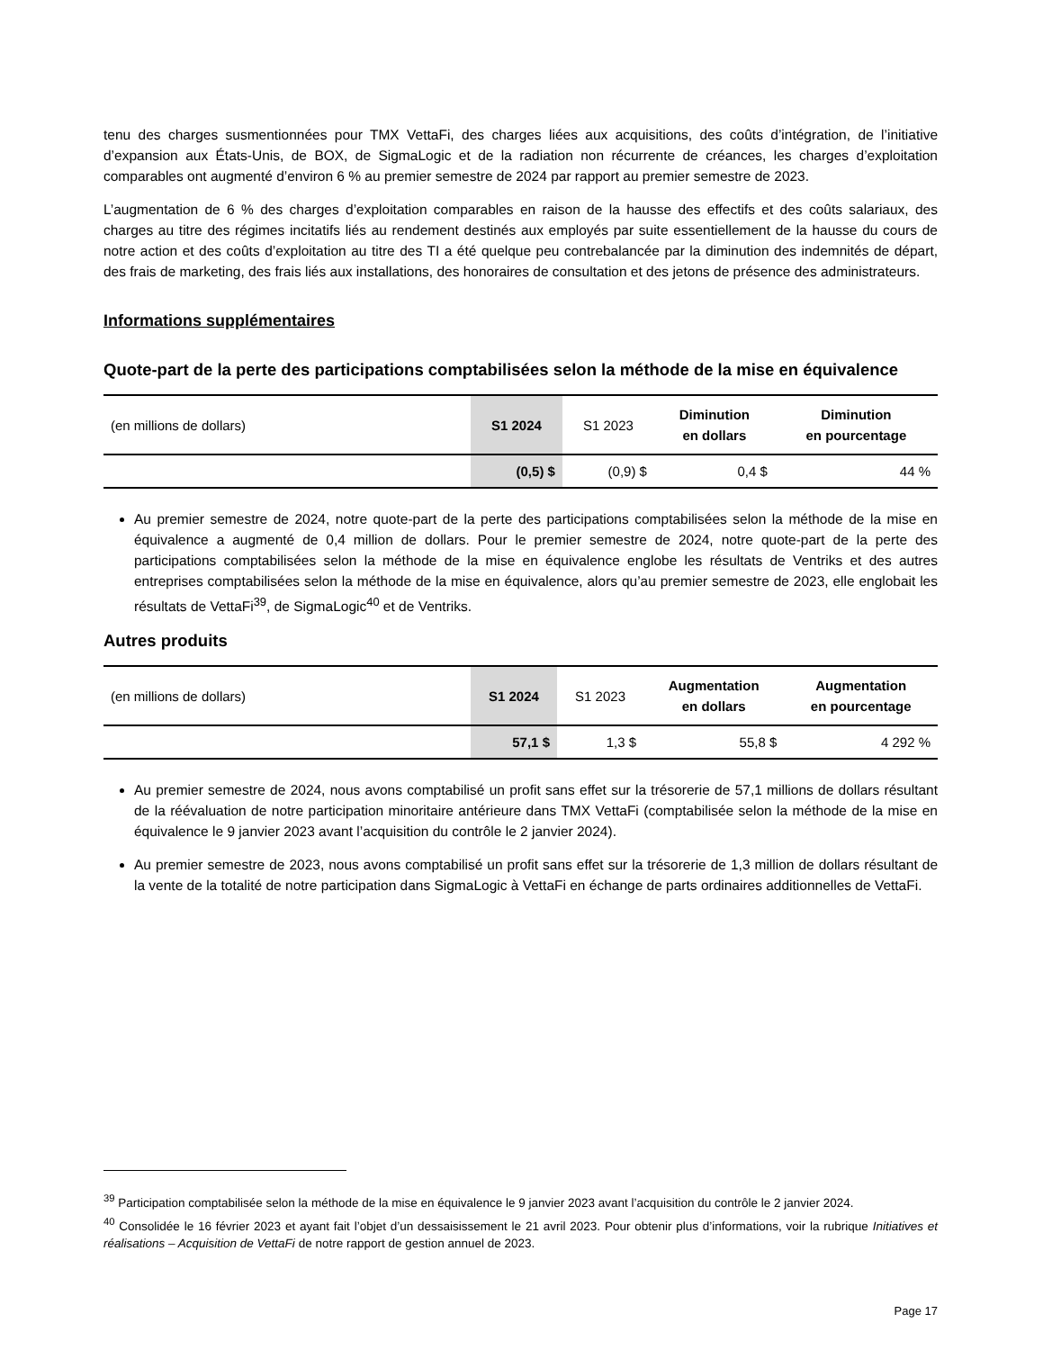tenu des charges susmentionnées pour TMX VettaFi, des charges liées aux acquisitions, des coûts d’intégration, de l’initiative d’expansion aux États-Unis, de BOX, de SigmaLogic et de la radiation non récurrente de créances, les charges d’exploitation comparables ont augmenté d’environ 6 % au premier semestre de 2024 par rapport au premier semestre de 2023.
L’augmentation de 6 % des charges d’exploitation comparables en raison de la hausse des effectifs et des coûts salariaux, des charges au titre des régimes incitatifs liés au rendement destinés aux employés par suite essentiellement de la hausse du cours de notre action et des coûts d’exploitation au titre des TI a été quelque peu contrebalancée par la diminution des indemnités de départ, des frais de marketing, des frais liés aux installations, des honoraires de consultation et des jetons de présence des administrateurs.
Informations supplémentaires
Quote-part de la perte des participations comptabilisées selon la méthode de la mise en équivalence
| (en millions de dollars) | S1 2024 | S1 2023 | Diminution en dollars | Diminution en pourcentage |
| --- | --- | --- | --- | --- |
| | (0,5) $ | (0,9) $ | 0,4 $ | 44 % |
Au premier semestre de 2024, notre quote-part de la perte des participations comptabilisées selon la méthode de la mise en équivalence a augmenté de 0,4 million de dollars. Pour le premier semestre de 2024, notre quote-part de la perte des participations comptabilisées selon la méthode de la mise en équivalence englobe les résultats de Ventriks et des autres entreprises comptabilisées selon la méthode de la mise en équivalence, alors qu’au premier semestre de 2023, elle englobait les résultats de VettaFi<sup>39</sup>, de SigmaLogic<sup>40</sup> et de Ventriks.
Autres produits
| (en millions de dollars) | S1 2024 | S1 2023 | Augmentation en dollars | Augmentation en pourcentage |
| --- | --- | --- | --- | --- |
| | 57,1 $ | 1,3 $ | 55,8 $ | 4 292 % |
Au premier semestre de 2024, nous avons comptabilisé un profit sans effet sur la trésorerie de 57,1 millions de dollars résultant de la réévaluation de notre participation minoritaire antérieure dans TMX VettaFi (comptabilisée selon la méthode de la mise en équivalence le 9 janvier 2023 avant l’acquisition du contrôle le 2 janvier 2024).
Au premier semestre de 2023, nous avons comptabilisé un profit sans effet sur la trésorerie de 1,3 million de dollars résultant de la vente de la totalité de notre participation dans SigmaLogic à VettaFi en échange de parts ordinaires additionnelles de VettaFi.
<sup>39</sup> Participation comptabilisée selon la méthode de la mise en équivalence le 9 janvier 2023 avant l’acquisition du contrôle le 2 janvier 2024.
<sup>40</sup> Consolidée le 16 février 2023 et ayant fait l’objet d’un dessaisissement le 21 avril 2023. Pour obtenir plus d’informations, voir la rubrique Initiatives et réalisations – Acquisition de VettaFi de notre rapport de gestion annuel de 2023.
Page 17